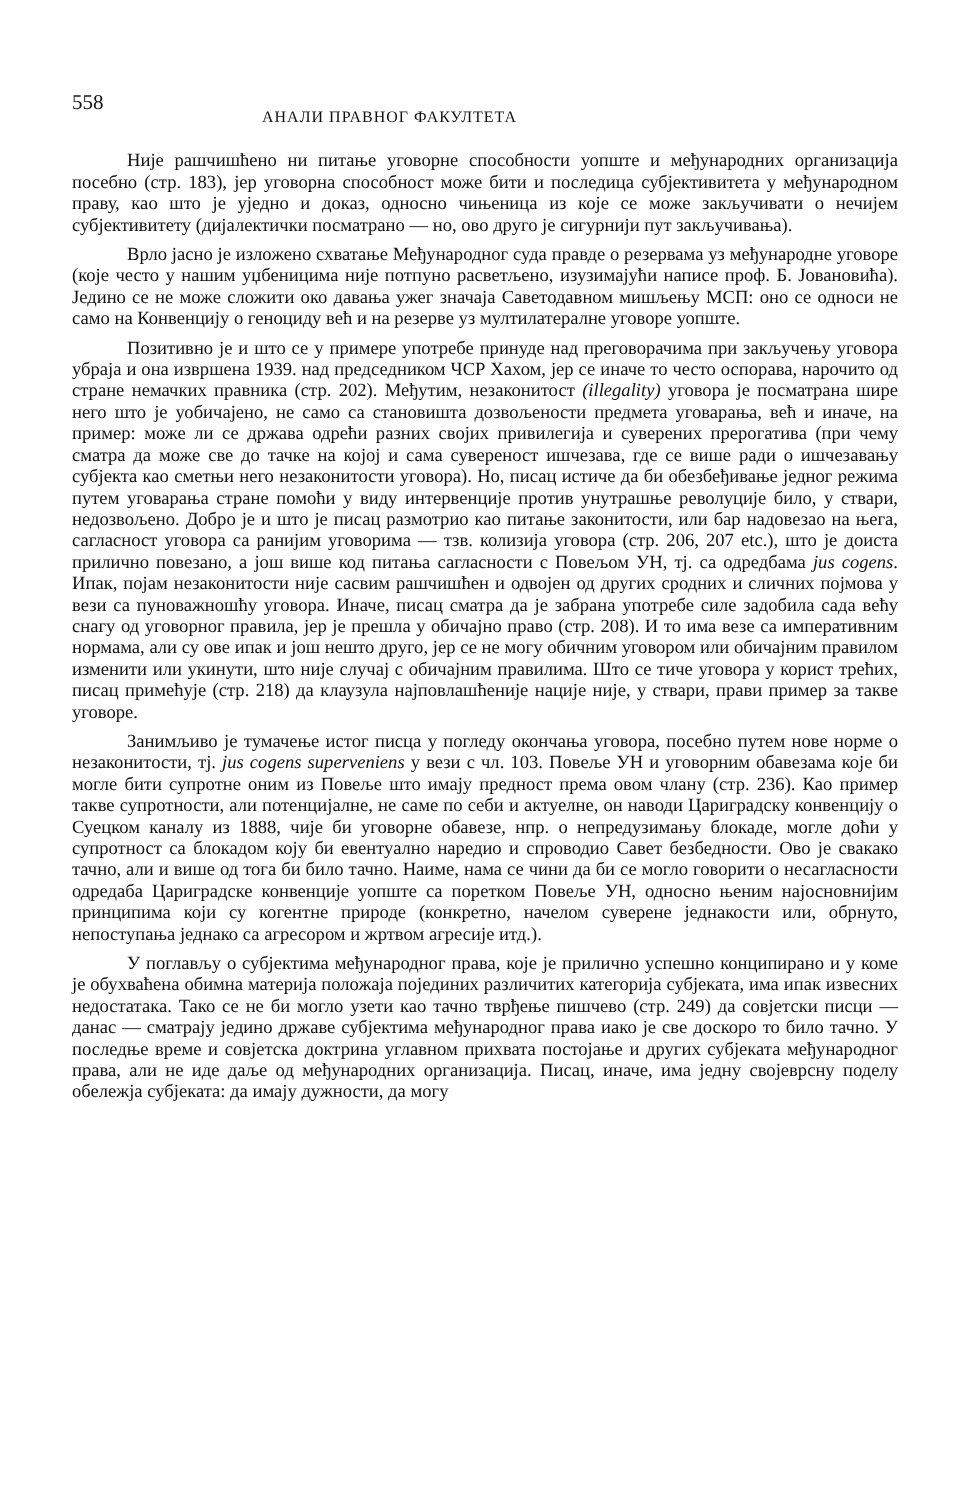558 АНАЛИ ПРАВНОГ ФАКУЛТЕТА
Није рашчишћено ни питање уговорне способности уопште и међународних организација посебно (стр. 183), јер уговорна способност може бити и последица субјективитета у међународном праву, као што је уједно и доказ, односно чињеница из које се може закључивати о нечијем субјективитету (дијалектички посматрано — но, ово друго је сигурнији пут закључивања).
Врло јасно је изложено схватање Међународног суда правде о резервама уз међународне уговоре (које често у нашим уџбеницима није потпуно расветљено, изузимајући написе проф. Б. Јовановића). Једино се не може сложити око давања ужег значаја Саветодавном мишљењу МСП: оно се односи не само на Конвенцију о геноциду већ и на резерве уз мултилатералне уговоре уопште.
Позитивно је и што се у примере употребе принуде над преговорачима при закључењу уговора убраја и она извршена 1939. над председником ЧСР Хахом, јер се иначе то често оспорава, нарочито од стране немачких правника (стр. 202). Међутим, незаконитост (illegality) уговора је посматрана шире него што је уобичајено, не само са становишта дозвољености предмета уговарања, већ и иначе, на пример: може ли се држава одрећи разних својих привилегија и суверених прерогатива (при чему сматра да може све до тачке на којој и сама сувереност ишчезава, где се више ради о ишчезавању субјекта као сметњи него незаконитости уговора). Но, писац истиче да би обезбеђивање једног режима путем уговарања стране помоћи у виду интервенције против унутрашње револуције било, у ствари, недозвољено. Добро је и што је писац размотрио као питање законитости, или бар надовезао на њега, сагласност уговора са ранијим уговорима — тзв. колизија уговора (стр. 206, 207 etc.), што је доиста прилично повезано, а још више код питања сагласности с Повељом УН, тј. са одредбама jus cogens. Ипак, појам незаконитости није сасвим рашчишћен и одвојен од других сродних и сличних појмова у вези са пуноважношћу уговора. Иначе, писац сматра да је забрана употребе силе задобила сада већу снагу од уговорног правила, јер је прешла у обичајно право (стр. 208). И то има везе са императивним нормама, али су ове ипак и још нешто друго, јер се не могу обичним уговором или обичајним правилом изменити или укинути, што није случај с обичајним правилима. Што се тиче уговора у корист трећих, писац примећује (стр. 218) да клаузула најповлашћеније нације није, у ствари, прави пример за такве уговоре.
Занимљиво је тумачење истог писца у погледу окончања уговора, посебно путем нове норме о незаконитости, тј. jus cogens superveniens у вези с чл. 103. Повеље УН и уговорним обавезама које би могле бити супротне оним из Повеље што имају предност према овом члану (стр. 236). Као пример такве супротности, али потенцијалне, не саме по себи и актуелне, он наводи Цариградску конвенцију о Суецком каналу из 1888, чије би уговорне обавезе, нпр. о непредузимању блокаде, могле доћи у супротност са блокадом коју би евентуално наредио и спроводио Савет безбедности. Ово је свакако тачно, али и више од тога би било тачно. Наиме, нама се чини да би се могло говорити о несагласности одредаба Цариградске конвенције уопште са поретком Повеље УН, односно њеним најосновнијим принципима који су когентне природе (конкретно, начелом суверене једнакости или, обрнуто, непоступања једнако са агресором и жртвом агресије итд.).
У поглављу о субјектима међународног права, које је прилично успешно конципирано и у коме је обухваћена обимна материја положаја појединих различитих категорија субјеката, има ипак извесних недостатака. Тако се не би могло узети као тачно тврђење пишчево (стр. 249) да совјетски писци — данас — сматрају једино државе субјектима међународног права иако је све доскоро то било тачно. У последње време и совјетска доктрина углавном прихвата постојање и других субјеката међународног права, али не иде даље од међународних организација. Писац, иначе, има једну својеврсну поделу обележја субјеката: да имају дужности, да могу